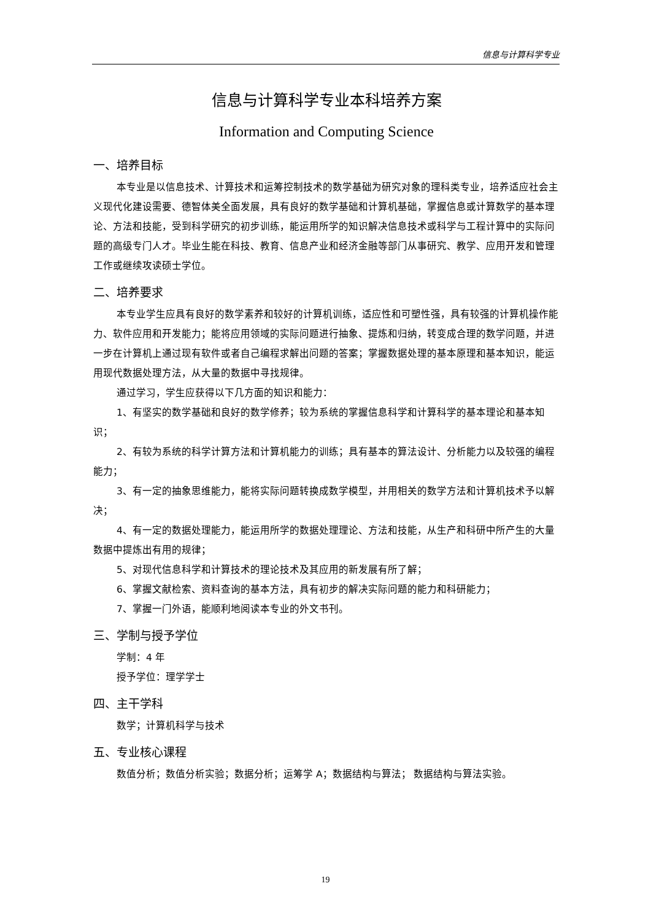信息与计算科学专业
信息与计算科学专业本科培养方案
Information and Computing Science
一、培养目标
本专业是以信息技术、计算技术和运筹控制技术的数学基础为研究对象的理科类专业，培养适应社会主义现代化建设需要、德智体美全面发展，具有良好的数学基础和计算机基础，掌握信息或计算数学的基本理论、方法和技能，受到科学研究的初步训练，能运用所学的知识解决信息技术或科学与工程计算中的实际问题的高级专门人才。毕业生能在科技、教育、信息产业和经济金融等部门从事研究、教学、应用开发和管理工作或继续攻读硕士学位。
二、培养要求
本专业学生应具有良好的数学素养和较好的计算机训练，适应性和可塑性强，具有较强的计算机操作能力、软件应用和开发能力；能将应用领域的实际问题进行抽象、提炼和归纳，转变成合理的数学问题，并进一步在计算机上通过现有软件或者自己编程求解出问题的答案；掌握数据处理的基本原理和基本知识，能运用现代数据处理方法，从大量的数据中寻找规律。
通过学习，学生应获得以下几方面的知识和能力：
1、有坚实的数学基础和良好的数学修养；较为系统的掌握信息科学和计算科学的基本理论和基本知识；
2、有较为系统的科学计算方法和计算机能力的训练；具有基本的算法设计、分析能力以及较强的编程能力；
3、有一定的抽象思维能力，能将实际问题转换成数学模型，并用相关的数学方法和计算机技术予以解决；
4、有一定的数据处理能力，能运用所学的数据处理理论、方法和技能，从生产和科研中所产生的大量数据中提炼出有用的规律；
5、对现代信息科学和计算技术的理论技术及其应用的新发展有所了解；
6、掌握文献检索、资料查询的基本方法，具有初步的解决实际问题的能力和科研能力；
7、掌握一门外语，能顺利地阅读本专业的外文书刊。
三、学制与授予学位
学制：4 年
授予学位：理学学士
四、主干学科
数学；计算机科学与技术
五、专业核心课程
数值分析；数值分析实验；数据分析；运筹学 A；数据结构与算法； 数据结构与算法实验。
19